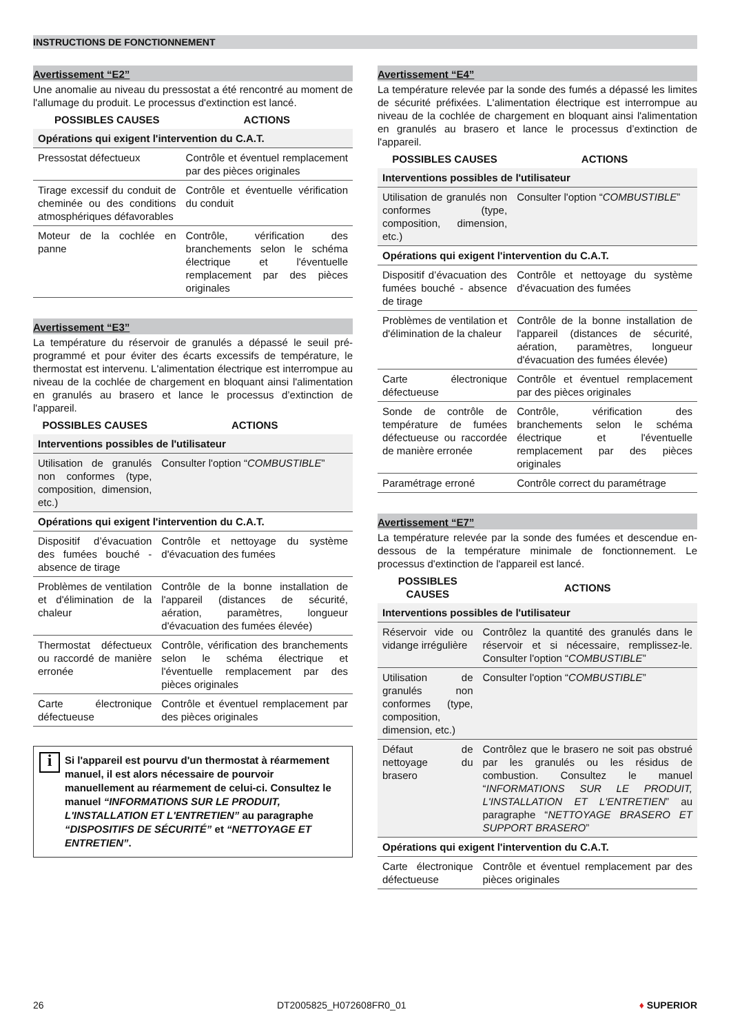INSTRUCTIONS DE FONCTIONNEMENT
Avertissement “E2”
Une anomalie au niveau du pressostat a été rencontré au moment de l'allumage du produit. Le processus d'extinction est lancé.
| POSSIBLES CAUSES | ACTIONS |
| --- | --- |
| Opérations qui exigent l'intervention du C.A.T. | |
| Pressostat défectueux | Contrôle et éventuel remplacement par des pièces originales |
| Tirage excessif du conduit de cheminée ou des conditions atmosphériques défavorables | Contrôle et éventuelle vérification du conduit |
| Moteur de la cochlée en panne | Contrôle, vérification des branchements selon le schéma électrique et l'éventuelle remplacement par des pièces originales |
Avertissement “E3”
La température du réservoir de granulés a dépassé le seuil pré-programmé et pour éviter des écarts excessifs de température, le thermostat est intervenu. L'alimentation électrique est interrompue au niveau de la cochlée de chargement en bloquant ainsi l'alimentation en granulés au brasero et lance le processus d’extinction de l'appareil.
| POSSIBLES CAUSES | ACTIONS |
| --- | --- |
| Interventions possibles de l'utilisateur | |
| Utilisation de granulés non conformes (type, composition, dimension, etc.) | Consulter l'option “ COMBUSTIBLE ” |
| Opérations qui exigent l'intervention du C.A.T. | |
| Dispositif d’évacuation des fumées bouché - absence de tirage | Contrôle et nettoyage du système d'évacuation des fumées |
| Problèmes de ventilation et d'élimination de la chaleur | Contrôle de la bonne installation de l'appareil (distances de sécurité, aération, paramètres, longueur d'évacuation des fumées élevée) |
| Thermostat défectueux ou raccordé de manière erronée | Contrôle, vérification des branchements selon le schéma électrique et l'éventuelle remplacement par des pièces originales |
| Carte électronique défectueuse | Contrôle et éventuel remplacement par des pièces originales |
i Si l'appareil est pourvu d'un thermostat à réarmement manuel, il est alors nécessaire de pourvoir manuellement au réarmement de celui-ci. Consultez le manuel “INFORMATIONS SUR LE PRODUIT, L'INSTALLATION ET L'ENTRETIEN” au paragraphe “DISPOSITIFS DE SÉCURITÉ” et “NETTOYAGE ET ENTRETIEN”.
Avertissement “E4”
La température relevée par la sonde des fumés a dépassé les limites de sécurité préfixées. L'alimentation électrique est interrompue au niveau de la cochlée de chargement en bloquant ainsi l'alimentation en granulés au brasero et lance le processus d’extinction de l'appareil.
| POSSIBLES CAUSES | ACTIONS |
| --- | --- |
| Interventions possibles de l'utilisateur | |
| Utilisation de granulés non conformes (type, composition, dimension, etc.) | Consulter l'option “ COMBUSTIBLE ” |
| Opérations qui exigent l'intervention du C.A.T. | |
| Dispositif d’évacuation des fumées bouché - absence de tirage | Contrôle et nettoyage du système d'évacuation des fumées |
| Problèmes de ventilation et d'élimination de la chaleur | Contrôle de la bonne installation de l'appareil (distances de sécurité, aération, paramètres, longueur d'évacuation des fumées élevée) |
| Carte électronique défectueuse | Contrôle et éventuel remplacement par des pièces originales |
| Sonde de contrôle de température de fumées défectueuse ou raccordée de manière erronée | Contrôle, vérification des branchements selon le schéma électrique et l'éventuelle remplacement par des pièces originales |
| Paramétrage erroné | Contrôle correct du paramétrage |
Avertissement “E7”
La température relevée par la sonde des fumées et descendue en-dessous de la température minimale de fonctionnement. Le processus d'extinction de l'appareil est lancé.
| POSSIBLES CAUSES | ACTIONS |
| --- | --- |
| Interventions possibles de l'utilisateur | |
| Réservoir vide ou vidange irrégulière | Contrôlez la quantité des granulés dans le réservoir et si nécessaire, remplissez-le. Consulter l'option “ COMBUSTIBLE ” |
| Utilisation de granulés non conformes (type, composition, dimension, etc.) | Consulter l'option “ COMBUSTIBLE ” |
| Défaut de nettoyage du brasero | Contrôlez que le brasero ne soit pas obstrué par les granulés ou les résidus de combustion. Consultez le manuel “ INFORMATIONS SUR LE PRODUIT, L'INSTALLATION ET L'ENTRETIEN ” au paragraphe “ NETTOYAGE BRASERO ET SUPPORT BRASERO ” |
| Opérations qui exigent l'intervention du C.A.T. | |
| Carte électronique défectueuse | Contrôle et éventuel remplacement par des pièces originales |
26 DT2005825_H072608FR0_01 ♦ SUPERIOR